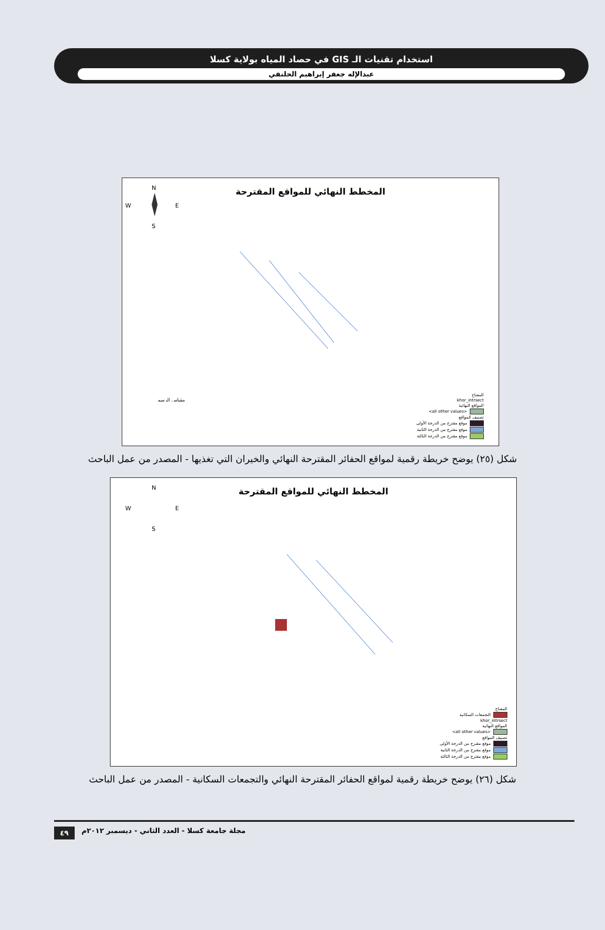استخدام تقنيات الـ GIS في حصاد المياه بولاية كسلا
عبدالإله جعفر إبراهيم الحلنقي
المخطط النهائي للمواقع المقترحة
N
W
E
S
مقياس الرسم
المفتاح
khor_intrsect
المواقع النهائية
<all other values>
تصنيف المواقع
موقع مقترح من الدرجة الأولى
موقع مقترح من الدرجة الثانية
موقع مقترح من الدرجة الثالثة
شكل (٢٥) يوضح خريطة رقمية لمواقع الحفائر المقترحة النهائي والخيران التي تغذيها - المصدر من عمل الباحث
المخطط النهائي للمواقع المقترحة
N
W
E
S
المفتاح
التجمعات السكانية
khor_intrsect
المواقع النهائية
<all other values>
تصنيف المواقع
موقع مقترح من الدرجة الأولى
موقع مقترح من الدرجة الثانية
موقع مقترح من الدرجة الثالثة
شكل (٢٦) يوضح خريطة رقمية لمواقع الحفائر المقترحة النهائي والتجمعات السكانية - المصدر من عمل الباحث
٤٩ مجلة جامعة كسلا - العدد الثاني - ديسمبر ٢٠١٢م